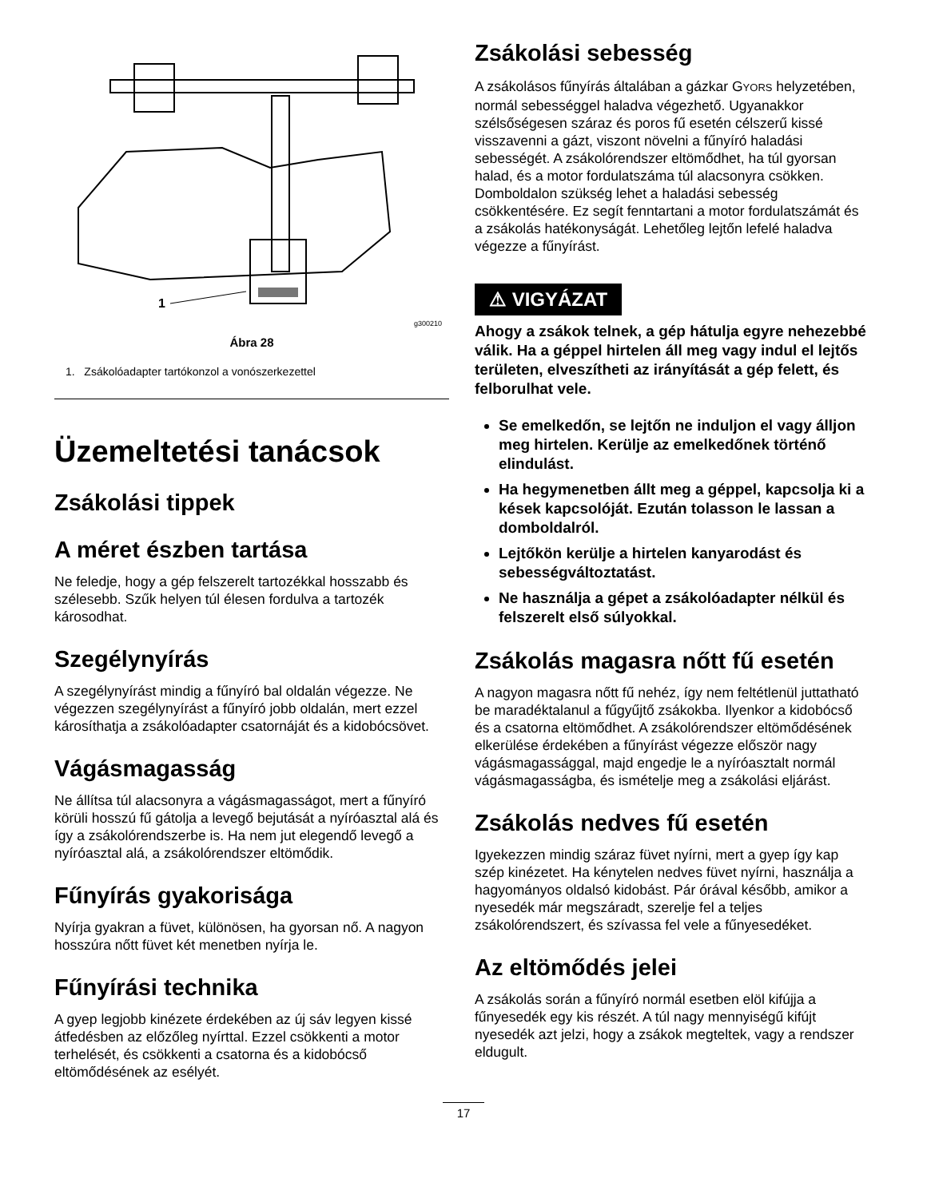1
g300210
Ábra 28
1. Zsákolóadapter tartókonzol a vonószerkezettel
Üzemeltetési tanácsok
Zsákolási tippek
A méret észben tartása
Ne feledje, hogy a gép felszerelt tartozékkal hosszabb és szélesebb. Szűk helyen túl élesen fordulva a tartozék károsodhat.
Szegélynyírás
A szegélynyírást mindig a fűnyíró bal oldalán végezze. Ne végezzen szegélynyírást a fűnyíró jobb oldalán, mert ezzel károsíthatja a zsákolóadapter csatornáját és a kidobócsövet.
Vágásmagasság
Ne állítsa túl alacsonyra a vágásmagasságot, mert a fűnyíró körüli hosszú fű gátolja a levegő bejutását a nyíróasztal alá és így a zsákolórendszerbe is. Ha nem jut elegendő levegő a nyíróasztal alá, a zsákolórendszer eltömődik.
Fűnyírás gyakorisága
Nyírja gyakran a füvet, különösen, ha gyorsan nő. A nagyon hosszúra nőtt füvet két menetben nyírja le.
Fűnyírási technika
A gyep legjobb kinézete érdekében az új sáv legyen kissé átfedésben az előzőleg nyírttal. Ezzel csökkenti a motor terhelését, és csökkenti a csatorna és a kidobócső eltömődésének az esélyét.
Zsákolási sebesség
A zsákolásos fűnyírás általában a gázkar GYORS helyzetében, normál sebességgel haladva végezhető. Ugyanakkor szélsőségesen száraz és poros fű esetén célszerű kissé visszavenni a gázt, viszont növelni a fűnyíró haladási sebességét. A zsákolórendszer eltömődhet, ha túl gyorsan halad, és a motor fordulatszáma túl alacsonyra csökken. Domboldalon szükség lehet a haladási sebesség csökkentésére. Ez segít fenntartani a motor fordulatszámát és a zsákolás hatékonyságát. Lehetőleg lejtőn lefelé haladva végezze a fűnyírást.
⚠ VIGYÁZAT
Ahogy a zsákok telnek, a gép hátulja egyre nehezebbé válik. Ha a géppel hirtelen áll meg vagy indul el lejtős területen, elveszítheti az irányítását a gép felett, és felborulhat vele.
Se emelkedőn, se lejtőn ne induljon el vagy álljon meg hirtelen. Kerülje az emelkedőnek történő elindulást.
Ha hegymenetben állt meg a géppel, kapcsolja ki a kések kapcsolóját. Ezután tolasson le lassan a domboldalról.
Lejtőkön kerülje a hirtelen kanyarodást és sebességváltoztatást.
Ne használja a gépet a zsákolóadapter nélkül és felszerelt első súlyokkal.
Zsákolás magasra nőtt fű esetén
A nagyon magasra nőtt fű nehéz, így nem feltétlenül juttatható be maradéktalanul a fűgyűjtő zsákokba. Ilyenkor a kidobócső és a csatorna eltömődhet. A zsákolórendszer eltömődésének elkerülése érdekében a fűnyírást végezze először nagy vágásmagassággal, majd engedje le a nyíróasztalt normál vágásmagasságba, és ismételje meg a zsákolási eljárást.
Zsákolás nedves fű esetén
Igyekezzen mindig száraz füvet nyírni, mert a gyep így kap szép kinézetet. Ha kénytelen nedves füvet nyírni, használja a hagyományos oldalsó kidobást. Pár órával később, amikor a nyesedék már megszáradt, szerelje fel a teljes zsákolórendszert, és szívassa fel vele a fűnyesedéket.
Az eltömődés jelei
A zsákolás során a fűnyíró normál esetben elöl kifújja a fűnyesedék egy kis részét. A túl nagy mennyiségű kifújt nyesedék azt jelzi, hogy a zsákok megteltek, vagy a rendszer eldugult.
17